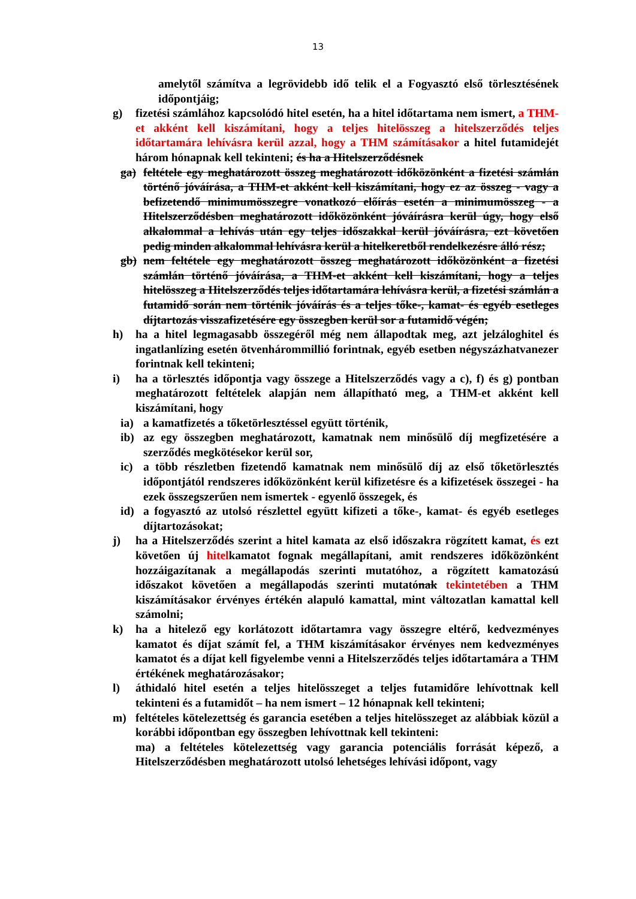13
amelytől számítva a legrövidebb idő telik el a Fogyasztó első törlesztésének időpontjáig;
g) fizetési számlához kapcsolódó hitel esetén, ha a hitel időtartama nem ismert, a THM-et akként kell kiszámítani, hogy a teljes hitelösszeg a hitelszerződés teljes időtartamára lehívásra kerül azzal, hogy a THM számításakor a hitel futamidejét három hónapnak kell tekinteni; és ha a Hitelszerződésnek
ga) feltétele egy meghatározott összeg meghatározott időközönként a fizetési számlán történő jóváírása, a THM-et akként kell kiszámítani, hogy ez az összeg - vagy a befizetendő minimumösszegre vonatkozó előírás esetén a minimumösszeg - a Hitelszerződésben meghatározott időközönként jóváírásra kerül úgy, hogy első alkalommal a lehívás után egy teljes időszakkal kerül jóváírásra, ezt követően pedig minden alkalommal lehívásra kerül a hitelkeretből rendelkezésre álló rész;
gb) nem feltétele egy meghatározott összeg meghatározott időközönként a fizetési számlán történő jóváírása, a THM-et akként kell kiszámítani, hogy a teljes hitelösszeg a Hitelszerződés teljes időtartamára lehívásra kerül, a fizetési számlán a futamidő során nem történik jóváírás és a teljes tőke-, kamat- és egyéb esetleges díjtartozás visszafizetésére egy összegben kerül sor a futamidő végén;
h) ha a hitel legmagasabb összegéről még nem állapodtak meg, azt jelzáloghitel és ingatlanlízing esetén ötvenhárommillió forintnak, egyéb esetben négyszázhatvanezer forintnak kell tekinteni;
i) ha a törlesztés időpontja vagy összege a Hitelszerződés vagy a c), f) és g) pontban meghatározott feltételek alapján nem állapítható meg, a THM-et akként kell kiszámítani, hogy
ia) a kamatfizetés a tőketörlesztéssel együtt történik,
ib) az egy összegben meghatározott, kamatnak nem minősülő díj megfizetésére a szerződés megkötésekor kerül sor,
ic) a több részletben fizetendő kamatnak nem minősülő díj az első tőketörlesztés időpontjától rendszeres időközönként kerül kifizetésre és a kifizetések összegei - ha ezek összegszerűen nem ismertek - egyenlő összegek, és
id) a fogyasztó az utolsó részlettel együtt kifizeti a tőke-, kamat- és egyéb esetleges díjtartozásokat;
j) ha a Hitelszerződés szerint a hitel kamata az első időszakra rögzített kamat, és ezt követően új hitelkamatot fognak megállapítani, amit rendszeres időközönként hozzáigazítanak a megállapodás szerinti mutatóhoz, a rögzített kamatozású időszakot követően a megállapodás szerinti mutatónak tekintetében a THM kiszámításakor érvényes értékén alapuló kamattal, mint változatlan kamattal kell számolni;
k) ha a hitelező egy korlátozott időtartamra vagy összegre eltérő, kedvezményes kamatot és díjat számít fel, a THM kiszámításakor érvényes nem kedvezményes kamatot és a díjat kell figyelembe venni a Hitelszerződés teljes időtartamára a THM értékének meghatározásakor;
l) áthidaló hitel esetén a teljes hitelösszeget a teljes futamidőre lehívottnak kell tekinteni és a futamidőt – ha nem ismert – 12 hónapnak kell tekinteni;
m) feltételes kötelezettség és garancia esetében a teljes hitelösszeget az alábbiak közül a korábbi időpontban egy összegben lehívottnak kell tekinteni:
ma) a feltételes kötelezettség vagy garancia potenciális forrását képező, a Hitelszerződésben meghatározott utolsó lehetséges lehívási időpont, vagy